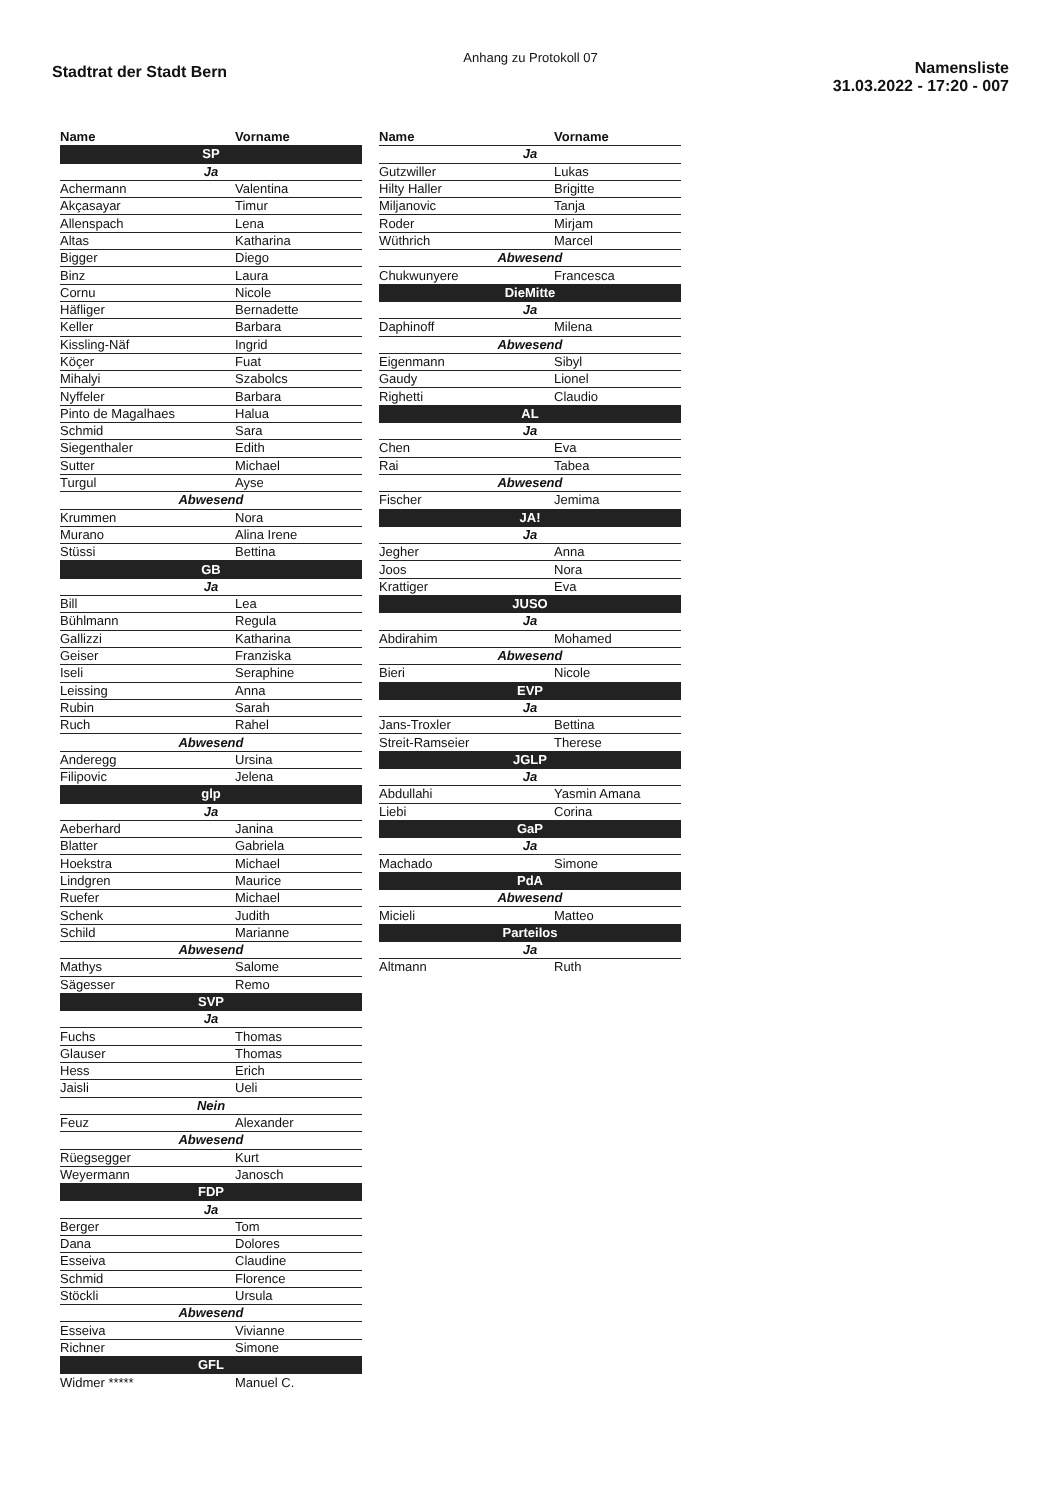Anhang zu Protokoll 07
Stadtrat der Stadt Bern
Namensliste
31.03.2022 - 17:20 - 007
| Name | Vorname |
| --- | --- |
| SP | |
| Ja | |
| Achermann | Valentina |
| Akçasayar | Timur |
| Allenspach | Lena |
| Altas | Katharina |
| Bigger | Diego |
| Binz | Laura |
| Cornu | Nicole |
| Häfliger | Bernadette |
| Keller | Barbara |
| Kissling-Näf | Ingrid |
| Köçer | Fuat |
| Mihalyi | Szabolcs |
| Nyffeler | Barbara |
| Pinto de Magalhaes | Halua |
| Schmid | Sara |
| Siegenthaler | Edith |
| Sutter | Michael |
| Turgul | Ayse |
| Abwesend | |
| Krummen | Nora |
| Murano | Alina Irene |
| Stüssi | Bettina |
| GB | |
| Ja | |
| Bill | Lea |
| Bühlmann | Regula |
| Gallizzi | Katharina |
| Geiser | Franziska |
| Iseli | Seraphine |
| Leissing | Anna |
| Rubin | Sarah |
| Ruch | Rahel |
| Abwesend | |
| Anderegg | Ursina |
| Filipovic | Jelena |
| glp | |
| Ja | |
| Aeberhard | Janina |
| Blatter | Gabriela |
| Hoekstra | Michael |
| Lindgren | Maurice |
| Ruefer | Michael |
| Schenk | Judith |
| Schild | Marianne |
| Abwesend | |
| Mathys | Salome |
| Sägesser | Remo |
| SVP | |
| Ja | |
| Fuchs | Thomas |
| Glauser | Thomas |
| Hess | Erich |
| Jaisli | Ueli |
| Nein | |
| Feuz | Alexander |
| Abwesend | |
| Rüegsegger | Kurt |
| Weyermann | Janosch |
| FDP | |
| Ja | |
| Berger | Tom |
| Dana | Dolores |
| Esseiva | Claudine |
| Schmid | Florence |
| Stöckli | Ursula |
| Abwesend | |
| Esseiva | Vivianne |
| Richner | Simone |
| GFL | |
| Widmer ***** | Manuel C. |
| Name | Vorname |
| --- | --- |
| Ja | |
| Gutzwiller | Lukas |
| Hilty Haller | Brigitte |
| Miljanovic | Tanja |
| Roder | Mirjam |
| Wüthrich | Marcel |
| Abwesend | |
| Chukwunyere | Francesca |
| DieMitte | |
| Ja | |
| Daphinoff | Milena |
| Abwesend | |
| Eigenmann | Sibyl |
| Gaudy | Lionel |
| Righetti | Claudio |
| AL | |
| Ja | |
| Chen | Eva |
| Rai | Tabea |
| Abwesend | |
| Fischer | Jemima |
| JA! | |
| Ja | |
| Jegher | Anna |
| Joos | Nora |
| Krattiger | Eva |
| JUSO | |
| Ja | |
| Abdirahim | Mohamed |
| Abwesend | |
| Bieri | Nicole |
| EVP | |
| Ja | |
| Jans-Troxler | Bettina |
| Streit-Ramseier | Therese |
| JGLP | |
| Ja | |
| Abdullahi | Yasmin Amana |
| Liebi | Corina |
| GaP | |
| Ja | |
| Machado | Simone |
| PdA | |
| Abwesend | |
| Micieli | Matteo |
| Parteilos | |
| Ja | |
| Altmann | Ruth |